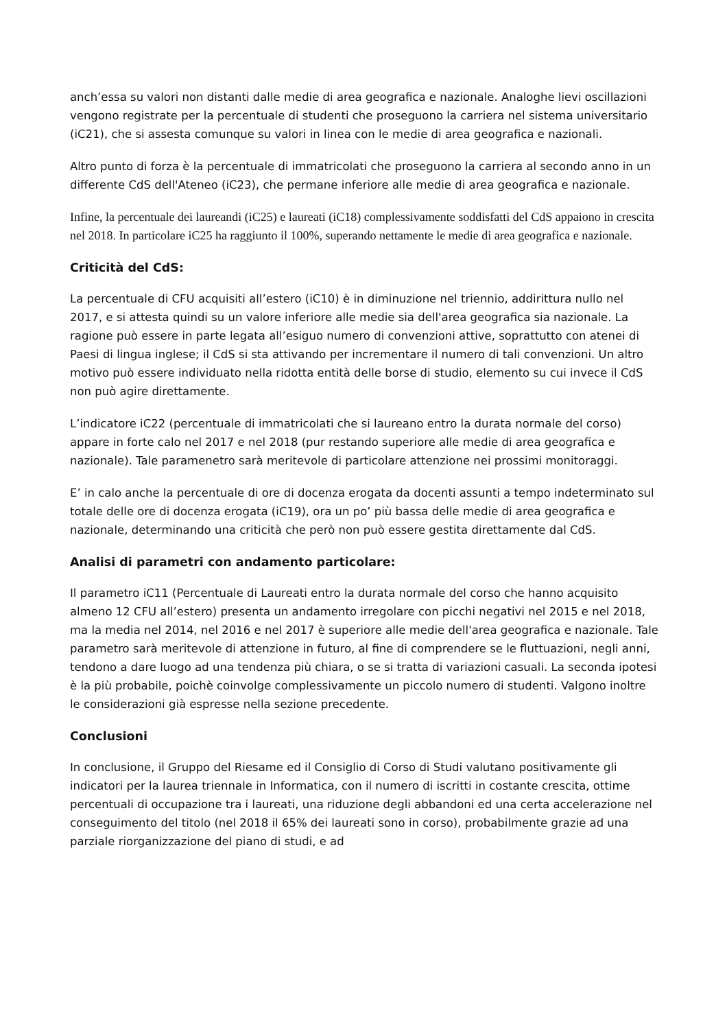anch’essa su valori non distanti dalle medie di area geografica e nazionale. Analoghe lievi oscillazioni vengono registrate per la percentuale di studenti che proseguono la carriera nel sistema universitario (iC21), che si assesta comunque su valori in linea con le medie di area geografica e nazionali.
Altro punto di forza è la percentuale di immatricolati che proseguono la carriera al secondo anno in un differente CdS dell'Ateneo (iC23), che permane inferiore alle medie di area geografica e nazionale.
Infine, la percentuale dei laureandi (iC25) e laureati (iC18) complessivamente soddisfatti del CdS appaiono in crescita nel 2018. In particolare iC25 ha raggiunto il 100%, superando nettamente le medie di area geografica e nazionale.
Criticità del CdS:
La percentuale di CFU acquisiti all’estero (iC10) è in diminuzione nel triennio, addirittura nullo nel 2017, e si attesta quindi su un valore inferiore alle medie sia dell'area geografica sia nazionale. La ragione può essere in parte legata all’esiguo numero di convenzioni attive, soprattutto con atenei di Paesi di lingua inglese; il CdS si sta attivando per incrementare il numero di tali convenzioni. Un altro motivo può essere individuato nella ridotta entità delle borse di studio, elemento su cui invece il CdS non può agire direttamente.
L’indicatore iC22 (percentuale di immatricolati che si laureano entro la durata normale del corso) appare in forte calo nel 2017 e nel 2018 (pur restando superiore alle medie di area geografica e nazionale). Tale paramenetro sarà meritevole di particolare attenzione nei prossimi monitoraggi.
E’ in calo anche la percentuale di ore di docenza erogata da docenti assunti a tempo indeterminato sul totale delle ore di docenza erogata (iC19), ora un po’ più bassa delle medie di area geografica e nazionale, determinando una criticità che però non può essere gestita direttamente dal CdS.
Analisi di parametri con andamento particolare:
Il parametro iC11 (Percentuale di Laureati entro la durata normale del corso che hanno acquisito almeno 12 CFU all’estero) presenta un andamento irregolare con picchi negativi nel 2015 e nel 2018, ma la media nel 2014, nel 2016 e nel 2017 è superiore alle medie dell'area geografica e nazionale. Tale parametro sarà meritevole di attenzione in futuro, al fine di comprendere se le fluttuazioni, negli anni, tendono a dare luogo ad una tendenza più chiara, o se si tratta di variazioni casuali. La seconda ipotesi è la più probabile, poichè coinvolge complessivamente un piccolo numero di studenti. Valgono inoltre le considerazioni già espresse nella sezione precedente.
Conclusioni
In conclusione, il Gruppo del Riesame ed il Consiglio di Corso di Studi valutano positivamente gli indicatori per la laurea triennale in Informatica, con il numero di iscritti in costante crescita, ottime percentuali di occupazione tra i laureati, una riduzione degli abbandoni ed una certa accelerazione nel conseguimento del titolo (nel 2018 il 65% dei laureati sono in corso), probabilmente grazie ad una parziale riorganizzazione del piano di studi, e ad